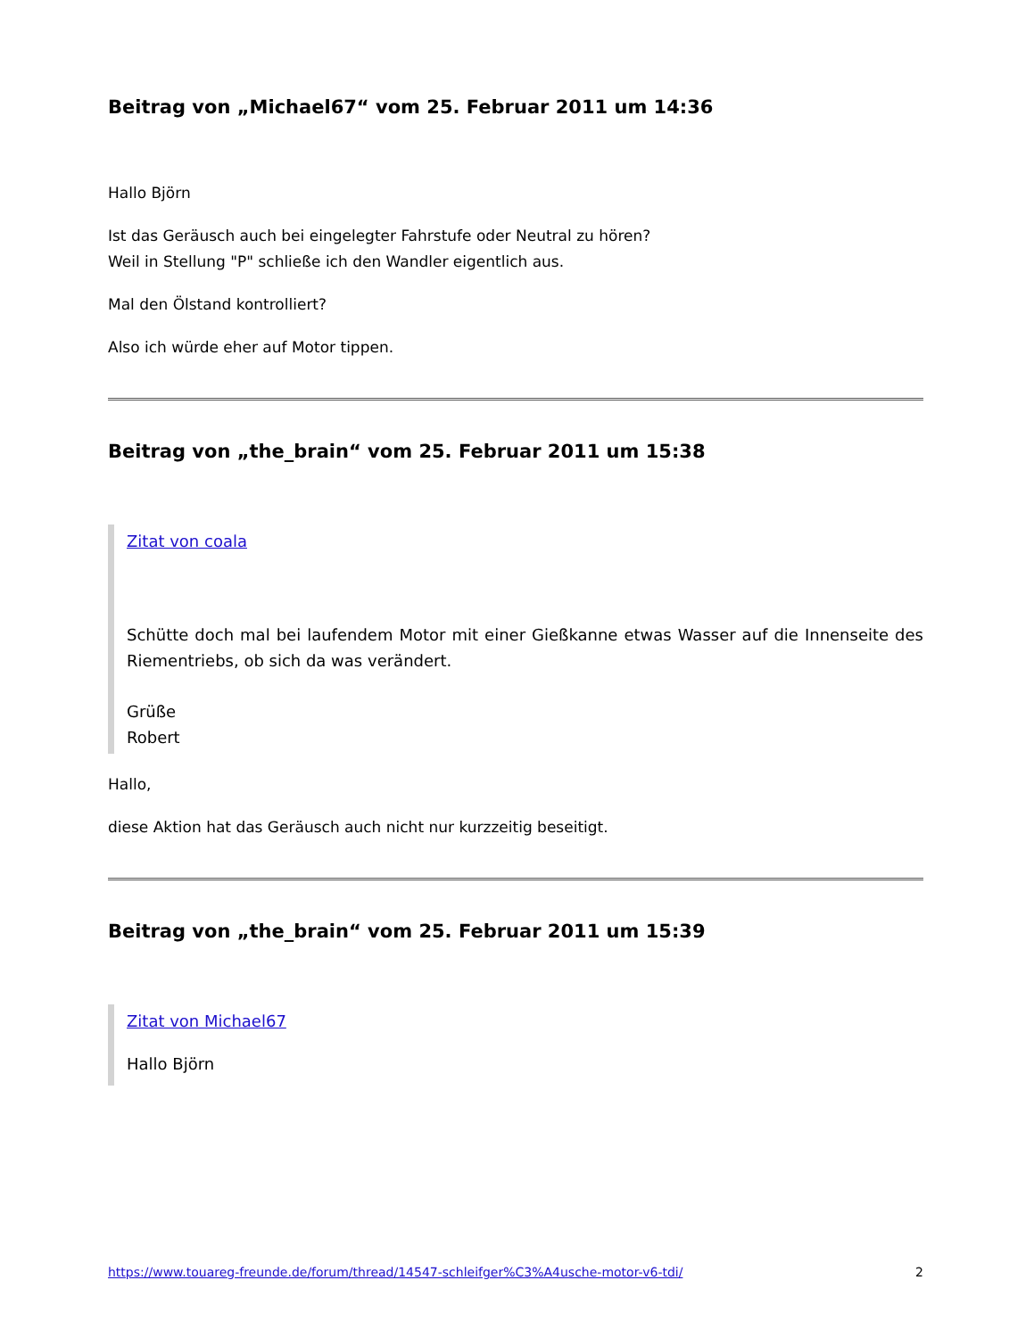Beitrag von „Michael67“ vom 25. Februar 2011 um 14:36
Hallo Björn
Ist das Geräusch auch bei eingelegter Fahrstufe oder Neutral zu hören?
Weil in Stellung "P" schließe ich den Wandler eigentlich aus.
Mal den Ölstand kontrolliert?
Also ich würde eher auf Motor tippen.
Beitrag von „the_brain“ vom 25. Februar 2011 um 15:38
Zitat von coala
Schütte doch mal bei laufendem Motor mit einer Gießkanne etwas Wasser auf die Innenseite des Riementriebs, ob sich da was verändert.
Grüße
Robert
Hallo,
diese Aktion hat das Geräusch auch nicht nur kurzzeitig beseitigt.
Beitrag von „the_brain“ vom 25. Februar 2011 um 15:39
Zitat von Michael67
Hallo Björn
https://www.touareg-freunde.de/forum/thread/14547-schleifger%C3%A4usche-motor-v6-tdi/ 2